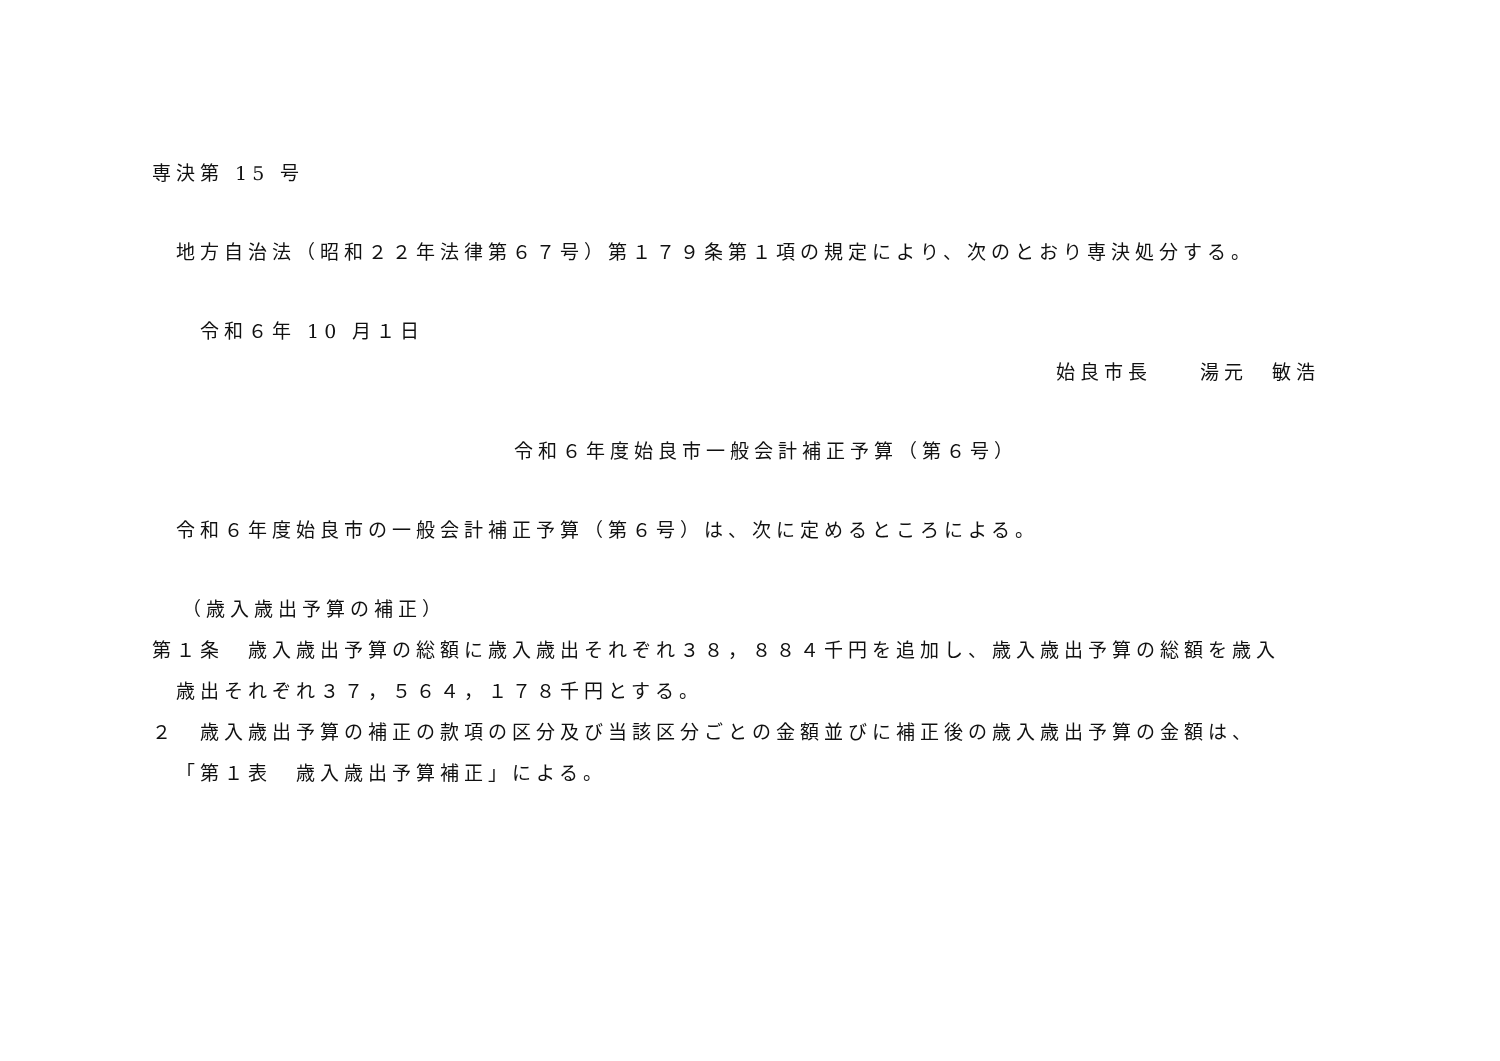専決第 15 号
地方自治法（昭和２２年法律第６７号）第１７９条第１項の規定により、次のとおり専決処分する。
令和６年 10 月１日
始良市長　　湯元　敏浩
令和６年度始良市一般会計補正予算（第６号）
令和６年度始良市の一般会計補正予算（第６号）は、次に定めるところによる。
（歳入歳出予算の補正）
第１条　歳入歳出予算の総額に歳入歳出それぞれ３８，８８４千円を追加し、歳入歳出予算の総額を歳入
歳出それぞれ３７，５６４，１７８千円とする。
２　歳入歳出予算の補正の款項の区分及び当該区分ごとの金額並びに補正後の歳入歳出予算の金額は、
「第１表　歳入歳出予算補正」による。